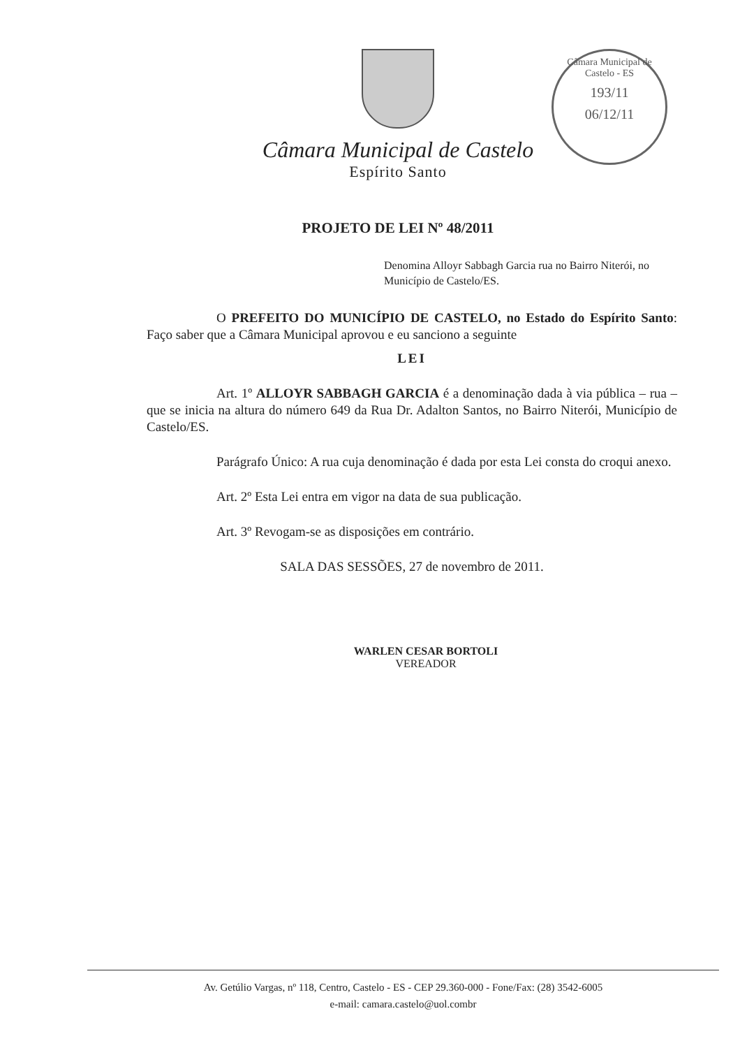Câmara Municipal de Castelo - ES
193/11
06/12/11
Câmara Municipal de Castelo
Espírito Santo
PROJETO DE LEI Nº 48/2011
Denomina Alloyr Sabbagh Garcia rua no Bairro Niterói, no Município de Castelo/ES.
O PREFEITO DO MUNICÍPIO DE CASTELO, no Estado do Espírito Santo: Faço saber que a Câmara Municipal aprovou e eu sanciono a seguinte
LEI
Art. 1º ALLOYR SABBAGH GARCIA é a denominação dada à via pública – rua – que se inicia na altura do número 649 da Rua Dr. Adalton Santos, no Bairro Niterói, Município de Castelo/ES.
Parágrafo Único: A rua cuja denominação é dada por esta Lei consta do croqui anexo.
Art. 2º Esta Lei entra em vigor na data de sua publicação.
Art. 3º Revogam-se as disposições em contrário.
SALA DAS SESSÕES, 27 de novembro de 2011.
WARLEN CESAR BORTOLI
VEREADOR
Av. Getúlio Vargas, nº 118, Centro, Castelo - ES - CEP 29.360-000 - Fone/Fax: (28) 3542-6005
e-mail: camara.castelo@uol.combr